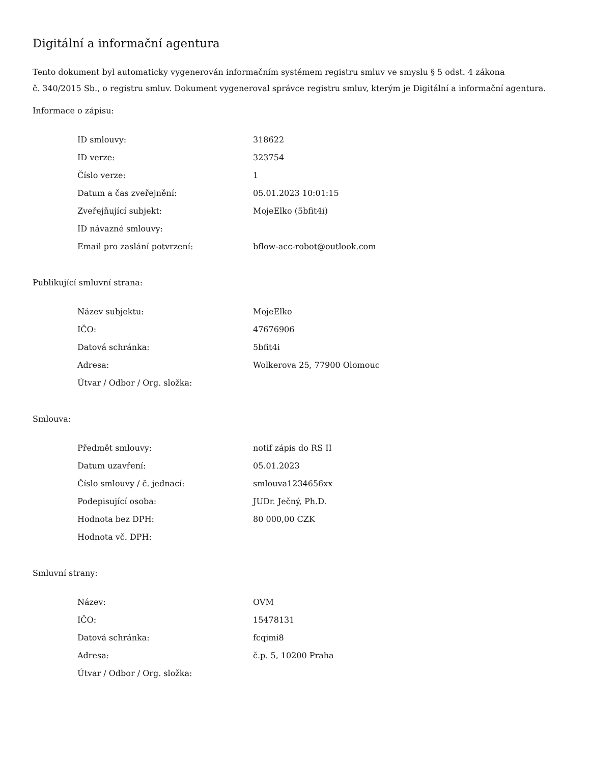Digitální a informační agentura
Tento dokument byl automaticky vygenerován informačním systémem registru smluv ve smyslu § 5 odst. 4 zákona
č. 340/2015 Sb., o registru smluv. Dokument vygeneroval správce registru smluv, kterým je Digitální a informační agentura.
Informace o zápisu:
| ID smlouvy: | 318622 |
| ID verze: | 323754 |
| Číslo verze: | 1 |
| Datum a čas zveřejnění: | 05.01.2023 10:01:15 |
| Zveřejňující subjekt: | MojeElko (5bfit4i) |
| ID návazné smlouvy: | |
| Email pro zaslání potvrzení: | bflow-acc-robot@outlook.com |
Publikující smluvní strana:
| Název subjektu: | MojeElko |
| IČO: | 47676906 |
| Datová schránka: | 5bfit4i |
| Adresa: | Wolkerova 25, 77900 Olomouc |
| Útvar / Odbor / Org. složka: | |
Smlouva:
| Předmět smlouvy: | notif zápis do RS II |
| Datum uzavření: | 05.01.2023 |
| Číslo smlouvy / č. jednací: | smlouva1234656xx |
| Podepisující osoba: | JUDr. Ječný, Ph.D. |
| Hodnota bez DPH: | 80 000,00 CZK |
| Hodnota vč. DPH: | |
Smluvní strany:
| Název: | OVM |
| IČO: | 15478131 |
| Datová schránka: | fcqimi8 |
| Adresa: | č.p. 5, 10200 Praha |
| Útvar / Odbor / Org. složka: | |